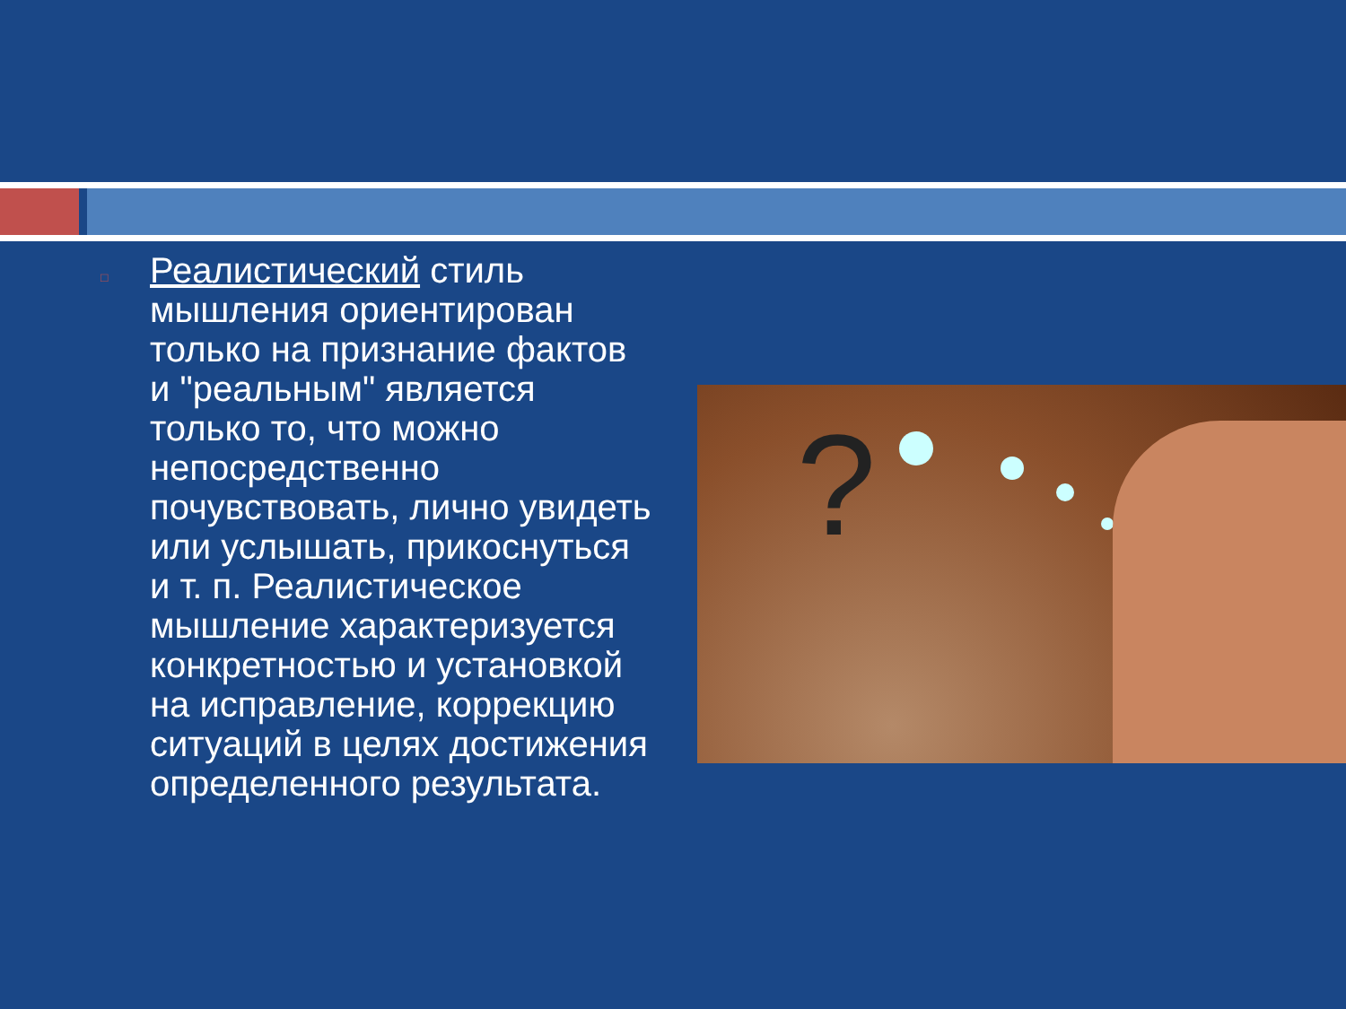□
Реалистический стиль мышления ориентирован только на признание фактов и "реальным" является только то, что можно непосредственно почувствовать, лично увидеть или услышать, прикоснуться и т. п. Реалистическое мышление характеризуется конкретностью и установкой на исправление, коррекцию ситуаций в целях достижения определенного результата.
?